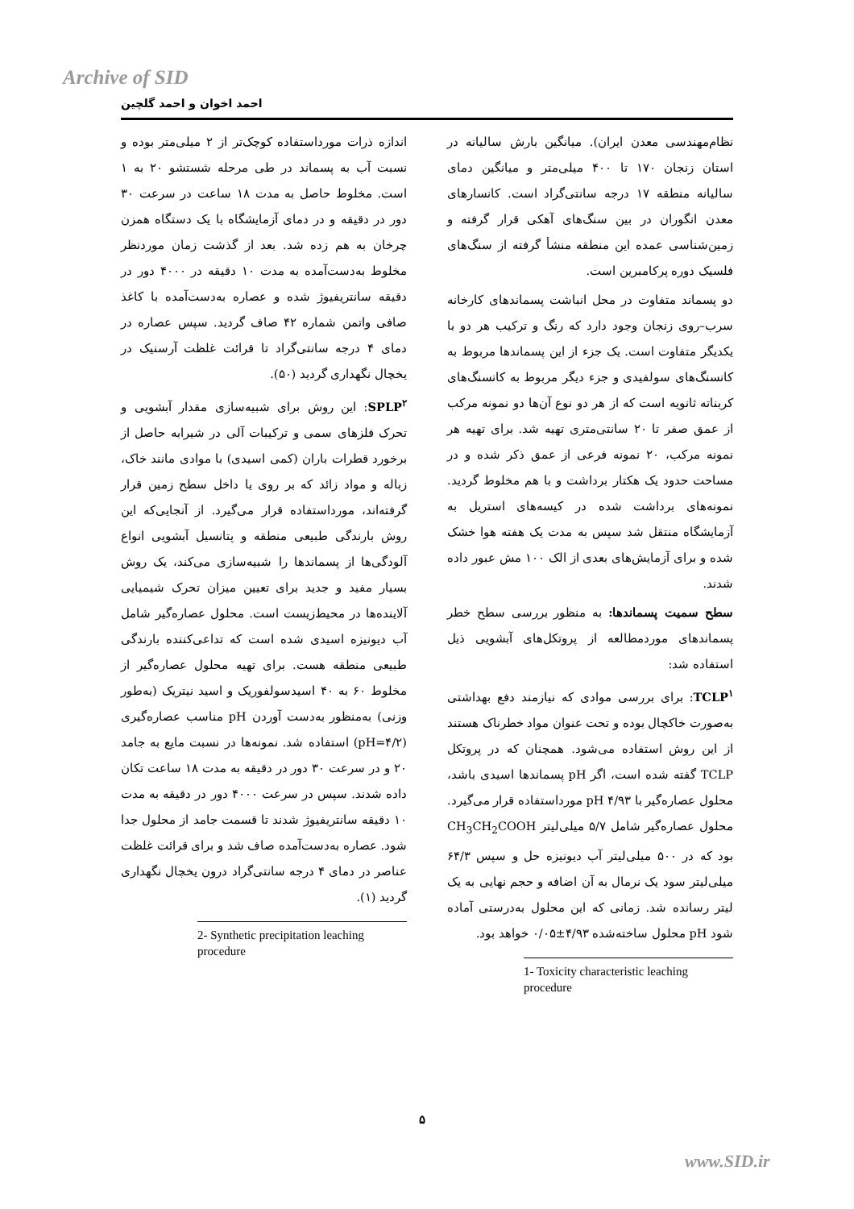Archive of SID
احمد اخوان و احمد گلچین
نظام‌مهندسی معدن ایران). میانگین بارش سالیانه در استان زنجان ۱۷۰ تا ۴۰۰ میلی‌متر و میانگین دمای سالیانه منطقه ۱۷ درجه سانتی‌گراد است. کانسارهای معدن انگوران در بین سنگ‌های آهکی قرار گرفته و زمین‌شناسی عمده این منطقه منشأ گرفته از سنگ‌های فلسیک دوره پرکامبرین است.
دو پسماند متفاوت در محل انباشت پسماندهای کارخانه سرب–روی زنجان وجود دارد که رنگ و ترکیب هر دو با یکدیگر متفاوت است. یک جزء از این پسماندها مربوط به کانسنگ‌های سولفیدی و جزء دیگر مربوط به کانسنگ‌های کربناته ثانویه است که از هر دو نوع آن‌ها دو نمونه مرکب از عمق صفر تا ۲۰ سانتی‌متری تهیه شد. برای تهیه هر نمونه مرکب، ۲۰ نمونه فرعی از عمق ذکر شده و در مساحت حدود یک هکتار برداشت و با هم مخلوط گردید. نمونه‌های برداشت شده در کیسه‌های استریل به آزمایشگاه منتقل شد سپس به مدت یک هفته هوا خشک شده و برای آزمایش‌های بعدی از الک ۱۰۰ مش عبور داده شدند.
سطح سمیت پسماندها: به منظور بررسی سطح خطر پسماندهای موردمطالعه از پروتکل‌های آبشویی ذیل استفاده شد:
TCLP<sup>۱</sup>: برای بررسی موادی که نیازمند دفع بهداشتی به‌صورت خاکچال بوده و تحت عنوان مواد خطرناک هستند از این روش استفاده می‌شود. همچنان که در پروتکل TCLP گفته شده است، اگر pH پسماندها اسیدی باشد، محلول عصاره‌گیر با pH ۴/۹۳ مورداستفاده قرار می‌گیرد. محلول عصاره‌گیر شامل ۵/۷ میلی‌لیتر CH<sub>3</sub>CH<sub>2</sub>COOH بود که در ۵۰۰ میلی‌لیتر آب دیونیزه حل و سپس ۶۴/۳ میلی‌لیتر سود یک نرمال به آن اضافه و حجم نهایی به یک لیتر رسانده شد. زمانی که این محلول به‌درستی آماده شود pH محلول ساخته‌شده ۴/۹۳±۰/۰۵ خواهد بود.
1- Toxicity characteristic leaching procedure
اندازه ذرات مورداستفاده کوچک‌تر از ۲ میلی‌متر بوده و نسبت آب به پسماند در طی مرحله شستشو ۲۰ به ۱ است. مخلوط حاصل به مدت ۱۸ ساعت در سرعت ۳۰ دور در دقیقه و در دمای آزمایشگاه با یک دستگاه همزن چرخان به هم زده شد. بعد از گذشت زمان موردنظر مخلوط به‌دست‌آمده به مدت ۱۰ دقیقه در ۴۰۰۰ دور در دقیقه سانتریفیوژ شده و عصاره به‌دست‌آمده با کاغذ صافی واتمن شماره ۴۲ صاف گردید. سپس عصاره در دمای ۴ درجه سانتی‌گراد تا قرائت غلظت آرسنیک در یخچال نگهداری گردید (۵۰).
SPLP<sup>۲</sup>: این روش برای شبیه‌سازی مقدار آبشویی و تحرک فلزهای سمی و ترکیبات آلی در شیرابه حاصل از برخورد قطرات باران (کمی اسیدی) با موادی مانند خاک، زباله و مواد زائد که بر روی یا داخل سطح زمین قرار گرفته‌اند، مورداستفاده قرار می‌گیرد. از آنجایی‌که این روش بارندگی طبیعی منطقه و پتانسیل آبشویی انواع آلودگی‌ها از پسماندها را شبیه‌سازی می‌کند، یک روش بسیار مفید و جدید برای تعیین میزان تحرک شیمیایی آلاینده‌ها در محیط‌زیست است. محلول عصاره‌گیر شامل آب دیونیزه اسیدی شده است که تداعی‌کننده بارندگی طبیعی منطقه هست. برای تهیه محلول عصاره‌گیر از مخلوط ۶۰ به ۴۰ اسیدسولفوریک و اسید نیتریک (به‌طور وزنی) به‌منظور به‌دست آوردن pH مناسب عصاره‌گیری (pH=۴/۲) استفاده شد. نمونه‌ها در نسبت مایع به جامد ۲۰ و در سرعت ۳۰ دور در دقیقه به مدت ۱۸ ساعت تکان داده شدند. سپس در سرعت ۴۰۰۰ دور در دقیقه به مدت ۱۰ دقیقه سانتریفیوژ شدند تا قسمت جامد از محلول جدا شود. عصاره به‌دست‌آمده صاف شد و برای قرائت غلظت عناصر در دمای ۴ درجه سانتی‌گراد درون یخچال نگهداری گردید (۱).
2- Synthetic precipitation leaching procedure
۵
www.SID.ir